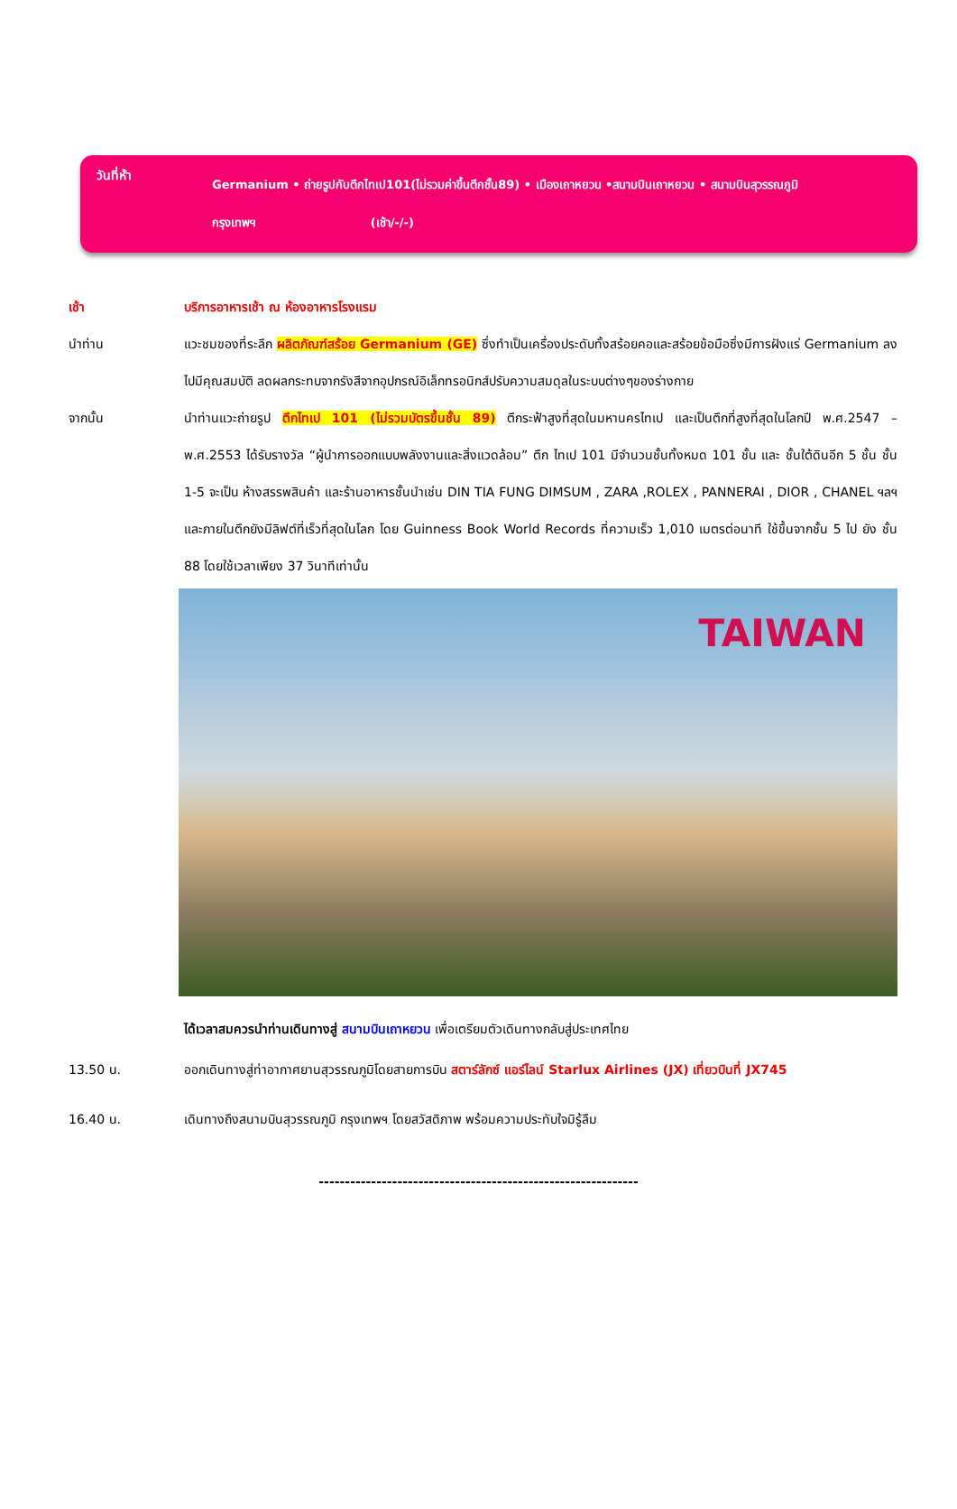วันที่ห้า
Germanium • ถ่ายรูปกับตึกไทเป101(ไม่รวมค่าขึ้นตึกชั้น89) • เมืองเถาหยวน •สนามบินเถาหยวน • สนามบินสุวรรณภูมิ
กรุงเทพฯ (เช้า/-/-)
เช้า บริการอาหารเช้า ณ ห้องอาหารโรงแรม
นำท่าน แวะชมของที่ระลึก ผลิตภัณฑ์สร้อย Germanium (GE) ซึ่งทำเป็นเครื่องประดับทั้งสร้อยคอและสร้อยข้อมือซึ่งมีการฝังแร่ Germanium ลงไปมีคุณสมบัติ ลดผลกระทบจากรังสีจากอุปกรณ์อิเล็กทรอนิกส์ปรับความสมดุลในระบบต่างๆของร่างกาย
จากนั้น นำท่านแวะถ่ายรูป ตึกไทเป 101 (ไม่รวมบัตรขึ้นชั้น 89) ตึกระฟ้าสูงที่สุดในมหานครไทเป และเป็นตึกที่สูงที่สุดในโลกปี พ.ศ.2547 – พ.ศ.2553 ได้รับรางวัล “ผู้นำการออกแบบพลังงานและสิ่งแวดล้อม” ตึก ไทเป 101 มีจำนวนชั้นทั้งหมด 101 ชั้น และ ชั้นใต้ดินอีก 5 ชั้น ชั้น 1-5 จะเป็น ห้างสรรพสินค้า และร้านอาหารชั้นนำเช่น DIN TIA FUNG DIMSUM , ZARA ,ROLEX , PANNERAI , DIOR , CHANEL ฯลฯ และภายในตึกยังมีลิฟต์ที่เร็วที่สุดในโลก โดย Guinness Book World Records ที่ความเร็ว 1,010 เมตรต่อนาที ใช้ขึ้นจากชั้น 5 ไป ยัง ชั้น 88 โดยใช้เวลาเพียง 37 วินาทีเท่านั้น
TAIWAN
ได้เวลาสมควรนำท่านเดินทางสู่ สนามบินเถาหยวน เพื่อเตรียมตัวเดินทางกลับสู่ประเทศไทย
13.50 น. ออกเดินทางสู่ท่าอากาศยานสุวรรณภูมิโดยสายการบิน สตาร์ลักซ์ แอร์ไลน์ Starlux Airlines (JX) เที่ยวบินที่ JX745
16.40 น. เดินทางถึงสนามบินสุวรรณภูมิ กรุงเทพฯ โดยสวัสดิภาพ พร้อมความประทับใจมิรู้ลืม
-------------------------------------------------------------